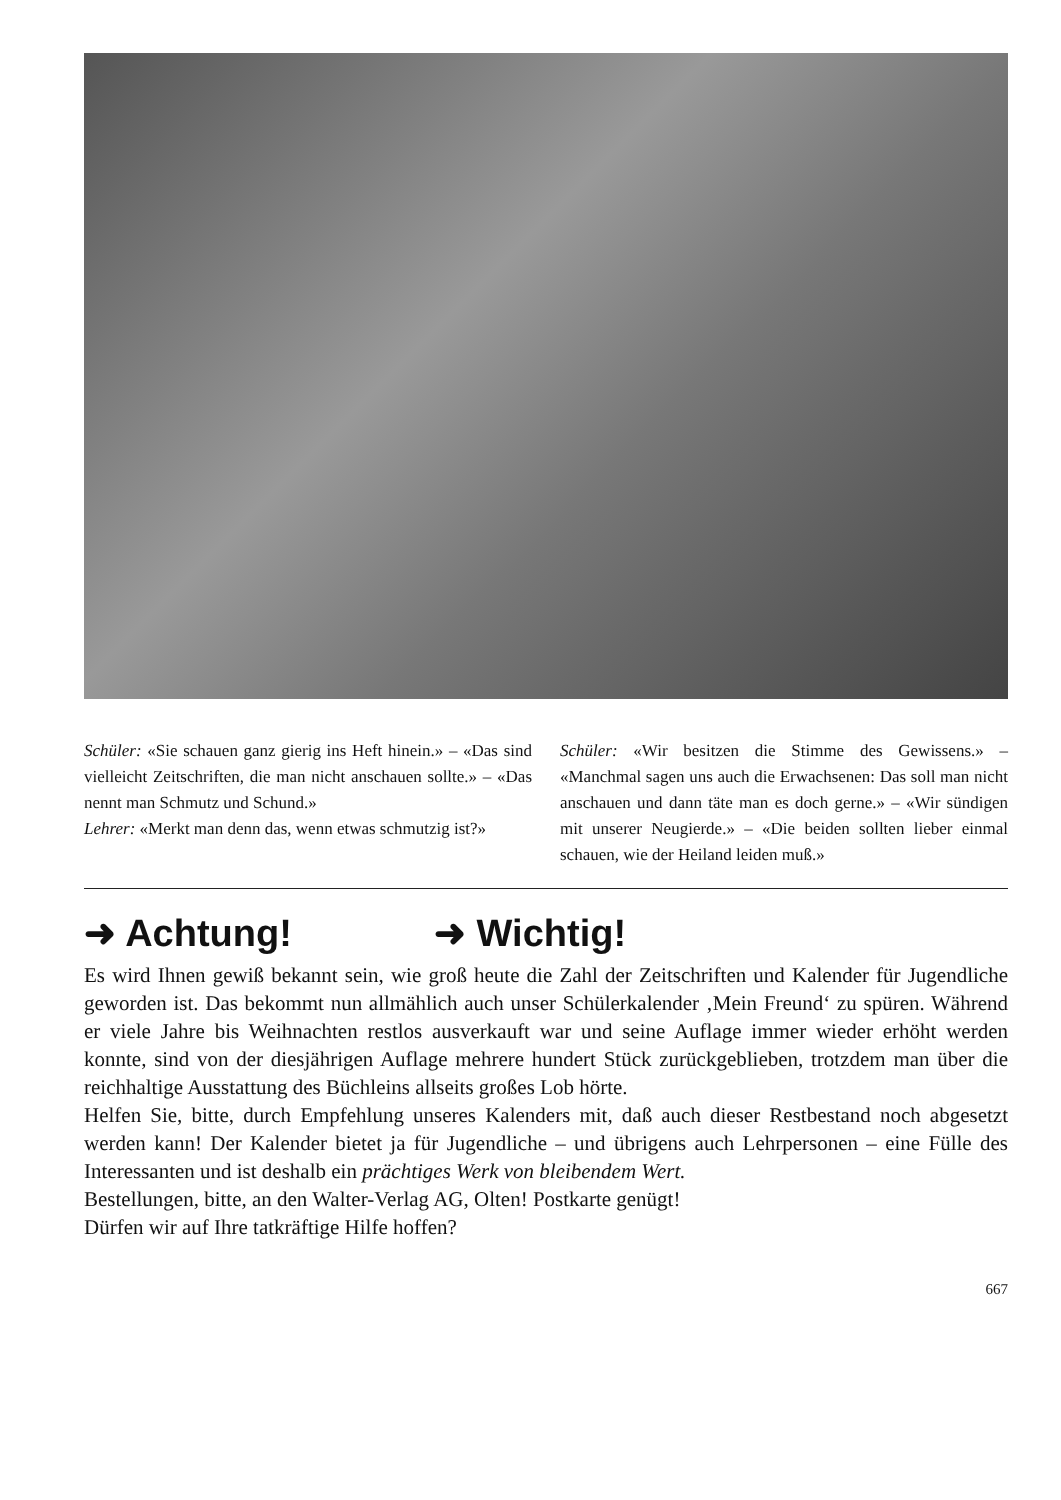Schüler: «Sie schauen ganz gierig ins Heft hinein.» – «Das sind vielleicht Zeitschriften, die man nicht anschauen sollte.» – «Das nennt man Schmutz und Schund.»
Lehrer: «Merkt man denn das, wenn etwas schmutzig ist?»
Schüler: «Wir besitzen die Stimme des Gewissens.» – «Manchmal sagen uns auch die Erwachsenen: Das soll man nicht anschauen und dann täte man es doch gerne.» – «Wir sündigen mit unserer Neugierde.» – «Die beiden sollten lieber einmal schauen, wie der Heiland leiden muß.»
➜ Achtung! ➜ Wichtig!
Es wird Ihnen gewiß bekannt sein, wie groß heute die Zahl der Zeitschriften und Kalender für Jugendliche geworden ist. Das bekommt nun allmählich auch unser Schülerkalender ‚Mein Freund‘ zu spüren. Während er viele Jahre bis Weihnachten restlos ausverkauft war und seine Auflage immer wieder erhöht werden konnte, sind von der diesjährigen Auflage mehrere hundert Stück zurückgeblieben, trotzdem man über die reichhaltige Ausstattung des Büchleins allseits großes Lob hörte.
Helfen Sie, bitte, durch Empfehlung unseres Kalenders mit, daß auch dieser Restbestand noch abgesetzt werden kann! Der Kalender bietet ja für Jugendliche – und übrigens auch Lehrpersonen – eine Fülle des Interessanten und ist deshalb ein prächtiges Werk von bleibendem Wert.
Bestellungen, bitte, an den Walter-Verlag AG, Olten! Postkarte genügt!
Dürfen wir auf Ihre tatkräftige Hilfe hoffen?
667